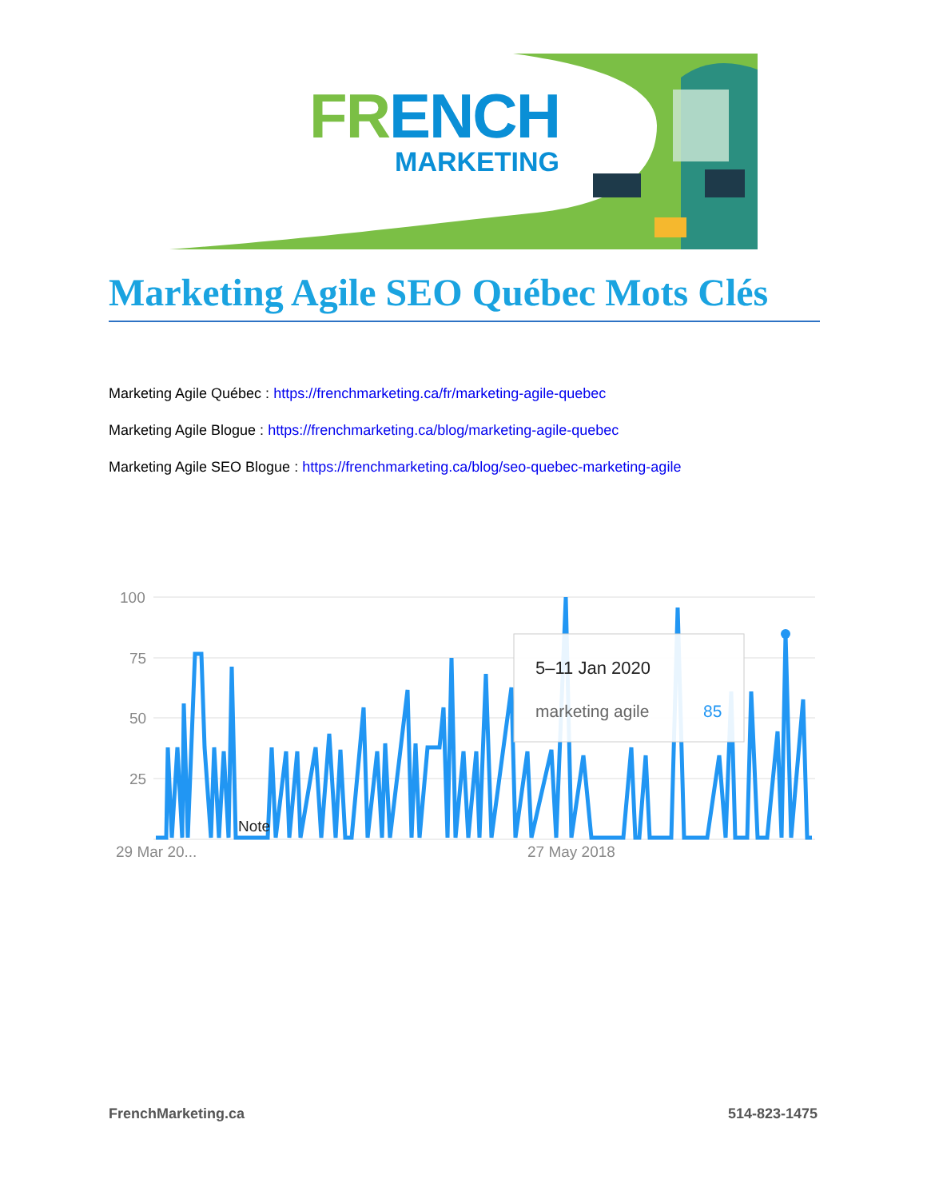FRENCH
MARKETING
Marketing Agile SEO Québec Mots Clés
Marketing Agile Québec : https://frenchmarketing.ca/fr/marketing-agile-quebec
Marketing Agile Blogue : https://frenchmarketing.ca/blog/marketing-agile-quebec
Marketing Agile SEO Blogue : https://frenchmarketing.ca/blog/seo-quebec-marketing-agile
100
75
50
25
5–11 Jan 2020
marketing agile
85
Note
29 Mar 20...
27 May 2018
FrenchMarketing.ca 514-823-1475